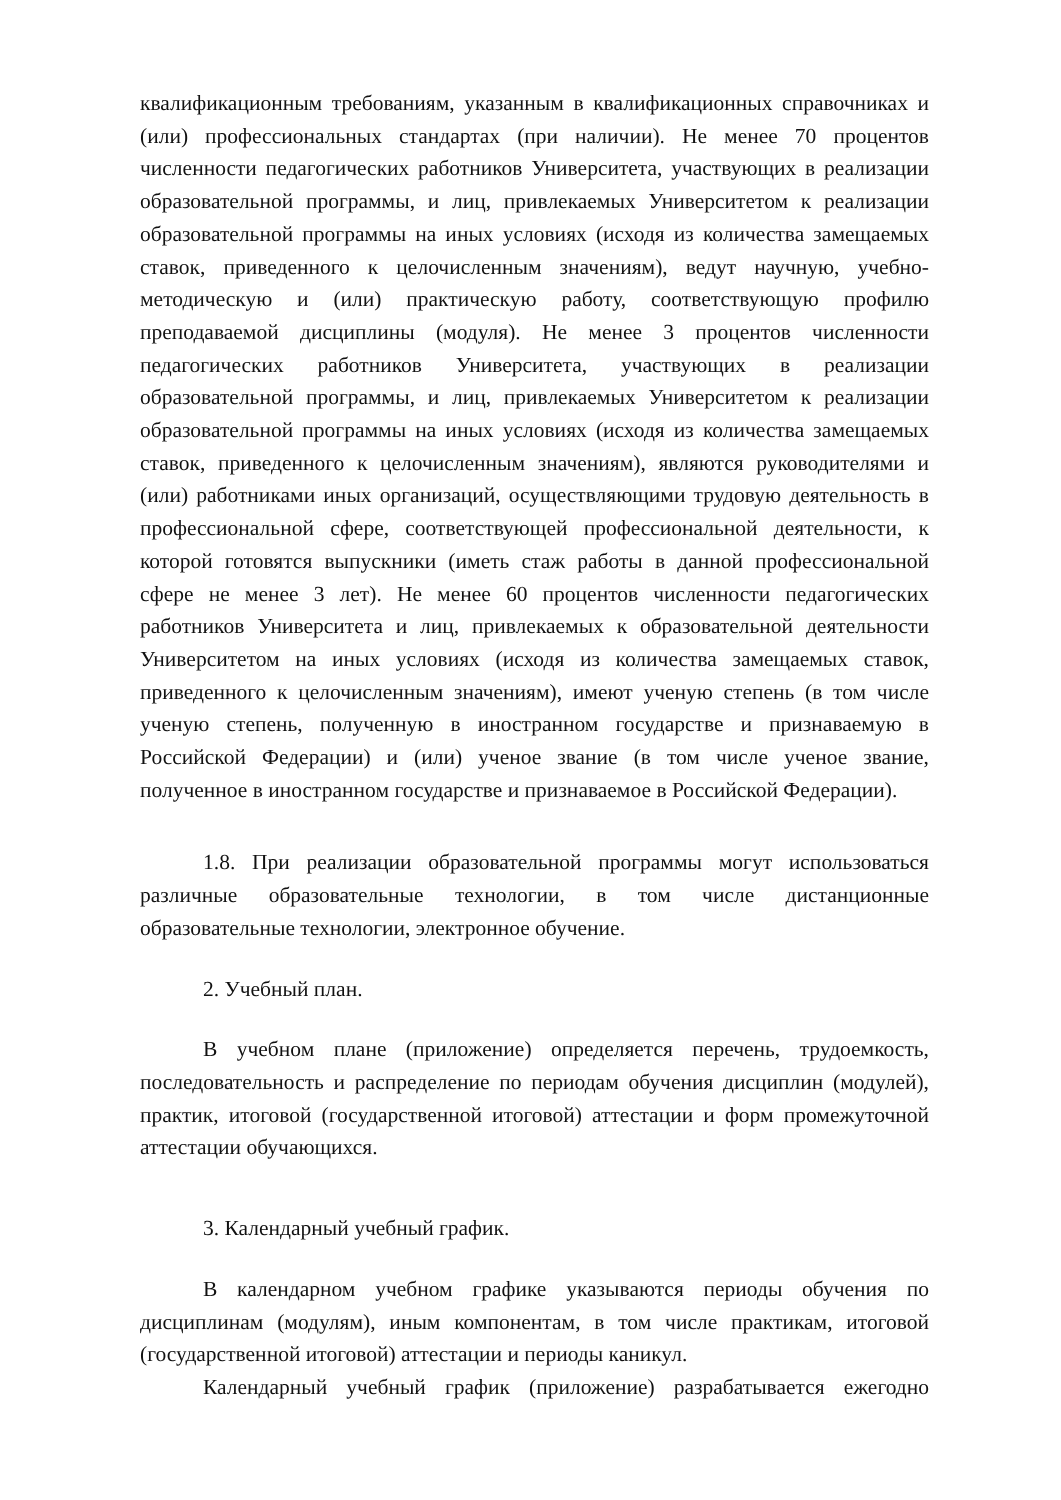квалификационным требованиям, указанным в квалификационных справочниках и (или) профессиональных стандартах (при наличии). Не менее 70 процентов численности педагогических работников Университета, участвующих в реализации образовательной программы, и лиц, привлекаемых Университетом к реализации образовательной программы на иных условиях (исходя из количества замещаемых ставок, приведенного к целочисленным значениям), ведут научную, учебно-методическую и (или) практическую работу, соответствующую профилю преподаваемой дисциплины (модуля). Не менее 3 процентов численности педагогических работников Университета, участвующих в реализации образовательной программы, и лиц, привлекаемых Университетом к реализации образовательной программы на иных условиях (исходя из количества замещаемых ставок, приведенного к целочисленным значениям), являются руководителями и (или) работниками иных организаций, осуществляющими трудовую деятельность в профессиональной сфере, соответствующей профессиональной деятельности, к которой готовятся выпускники (иметь стаж работы в данной профессиональной сфере не менее 3 лет). Не менее 60 процентов численности педагогических работников Университета и лиц, привлекаемых к образовательной деятельности Университетом на иных условиях (исходя из количества замещаемых ставок, приведенного к целочисленным значениям), имеют ученую степень (в том числе ученую степень, полученную в иностранном государстве и признаваемую в Российской Федерации) и (или) ученое звание (в том числе ученое звание, полученное в иностранном государстве и признаваемое в Российской Федерации).
1.8. При реализации образовательной программы могут использоваться различные образовательные технологии, в том числе дистанционные образовательные технологии, электронное обучение.
2. Учебный план.
В учебном плане (приложение) определяется перечень, трудоемкость, последовательность и распределение по периодам обучения дисциплин (модулей), практик, итоговой (государственной итоговой) аттестации и форм промежуточной аттестации обучающихся.
3. Календарный учебный график.
В календарном учебном графике указываются периоды обучения по дисциплинам (модулям), иным компонентам, в том числе практикам, итоговой (государственной итоговой) аттестации и периоды каникул.
Календарный учебный график (приложение) разрабатывается ежегодно